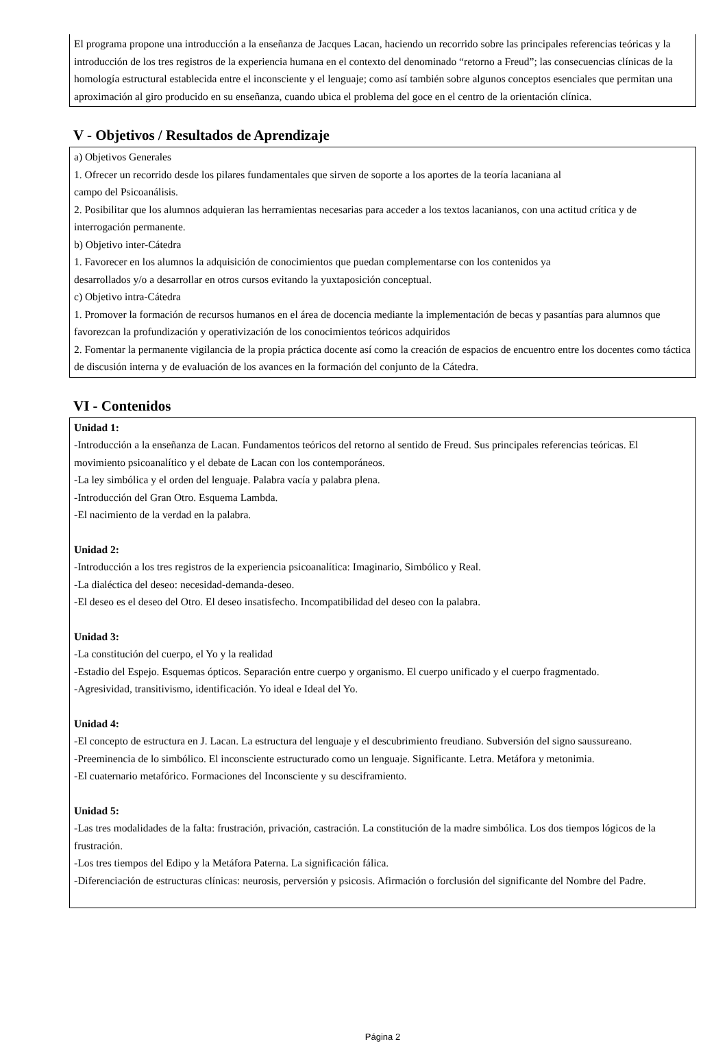El programa propone una introducción a la enseñanza de Jacques Lacan, haciendo un recorrido sobre las principales referencias teóricas y la introducción de los tres registros de la experiencia humana en el contexto del denominado “retorno a Freud”; las consecuencias clínicas de la homología estructural establecida entre el inconsciente y el lenguaje; como así también sobre algunos conceptos esenciales que permitan una aproximación al giro producido en su enseñanza, cuando ubica el problema del goce en el centro de la orientación clínica.
V - Objetivos / Resultados de Aprendizaje
a) Objetivos Generales
1. Ofrecer un recorrido desde los pilares fundamentales que sirven de soporte a los aportes de la teoría lacaniana al
campo del Psicoanálisis.
2. Posibilitar que los alumnos adquieran las herramientas necesarias para acceder a los textos lacanianos, con una actitud crítica y de interrogación permanente.
b) Objetivo inter-Cátedra
1. Favorecer en los alumnos la adquisición de conocimientos que puedan complementarse con los contenidos ya
desarrollados y/o a desarrollar en otros cursos evitando la yuxtaposición conceptual.
c) Objetivo intra-Cátedra
1. Promover la formación de recursos humanos en el área de docencia mediante la implementación de becas y pasantías para alumnos que favorezcan la profundización y operativización de los conocimientos teóricos adquiridos
2. Fomentar la permanente vigilancia de la propia práctica docente así como la creación de espacios de encuentro entre los docentes como táctica de discusión interna y de evaluación de los avances en la formación del conjunto de la Cátedra.
VI - Contenidos
Unidad 1:
-Introducción a la enseñanza de Lacan. Fundamentos teóricos del retorno al sentido de Freud. Sus principales referencias teóricas. El movimiento psicoanalítico y el debate de Lacan con los contemporáneos.
-La ley simbólica y el orden del lenguaje. Palabra vacía y palabra plena.
-Introducción del Gran Otro. Esquema Lambda.
-El nacimiento de la verdad en la palabra.
Unidad 2:
-Introducción a los tres registros de la experiencia psicoanalítica: Imaginario, Simbólico y Real.
-La dialéctica del deseo: necesidad-demanda-deseo.
-El deseo es el deseo del Otro. El deseo insatisfecho. Incompatibilidad del deseo con la palabra.
Unidad 3:
-La constitución del cuerpo, el Yo y la realidad
-Estadio del Espejo. Esquemas ópticos. Separación entre cuerpo y organismo. El cuerpo unificado y el cuerpo fragmentado.
-Agresividad, transitivismo, identificación. Yo ideal e Ideal del Yo.
Unidad 4:
-El concepto de estructura en J. Lacan. La estructura del lenguaje y el descubrimiento freudiano. Subversión del signo saussureano.
-Preeminencia de lo simbólico. El inconsciente estructurado como un lenguaje. Significante. Letra. Metáfora y metonimia.
-El cuaternario metafórico. Formaciones del Inconsciente y su desciframiento.
Unidad 5:
-Las tres modalidades de la falta: frustración, privación, castración. La constitución de la madre simbólica. Los dos tiempos lógicos de la frustración.
-Los tres tiempos del Edipo y la Metáfora Paterna. La significación fálica.
-Diferenciación de estructuras clínicas: neurosis, perversión y psicosis. Afirmación o forclusión del significante del Nombre del Padre.
Página 2